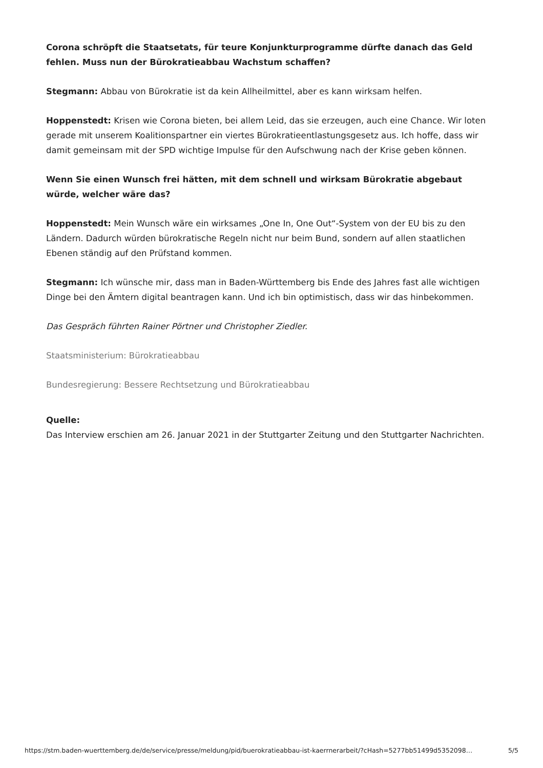Corona schröpft die Staatsetats, für teure Konjunkturprogramme dürfte danach das Geld fehlen. Muss nun der Bürokratieabbau Wachstum schaffen?
Stegmann: Abbau von Bürokratie ist da kein Allheilmittel, aber es kann wirksam helfen.
Hoppenstedt: Krisen wie Corona bieten, bei allem Leid, das sie erzeugen, auch eine Chance. Wir loten gerade mit unserem Koalitionspartner ein viertes Bürokratieentlastungsgesetz aus. Ich hoffe, dass wir damit gemeinsam mit der SPD wichtige Impulse für den Aufschwung nach der Krise geben können.
Wenn Sie einen Wunsch frei hätten, mit dem schnell und wirksam Bürokratie abgebaut würde, welcher wäre das?
Hoppenstedt: Mein Wunsch wäre ein wirksames „One In, One Out“-System von der EU bis zu den Ländern. Dadurch würden bürokratische Regeln nicht nur beim Bund, sondern auf allen staatlichen Ebenen ständig auf den Prüfstand kommen.
Stegmann: Ich wünsche mir, dass man in Baden-Württemberg bis Ende des Jahres fast alle wichtigen Dinge bei den Ämtern digital beantragen kann. Und ich bin optimistisch, dass wir das hinbekommen.
Das Gespräch führten Rainer Pörtner und Christopher Ziedler.
Staatsministerium: Bürokratieabbau
Bundesregierung: Bessere Rechtsetzung und Bürokratieabbau
Quelle:
Das Interview erschien am 26. Januar 2021 in der Stuttgarter Zeitung und den Stuttgarter Nachrichten.
https://stm.baden-wuerttemberg.de/de/service/presse/meldung/pid/buerokratieabbau-ist-kaerrnerarbeit/?cHash=5277bb51499d5352098… 5/5